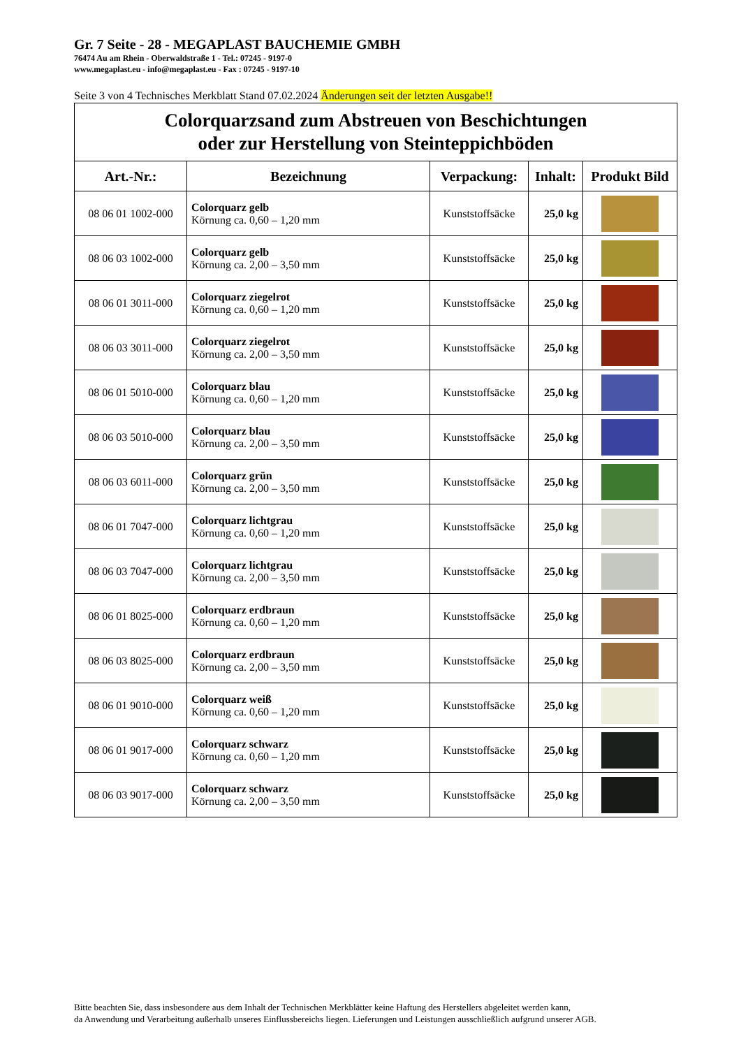Gr. 7 Seite - 28 - MEGAPLAST BAUCHEMIE GMBH
76474 Au am Rhein - Oberwaldstraße 1 - Tel.: 07245 - 9197-0
www.megaplast.eu - info@megaplast.eu - Fax : 07245 - 9197-10
Seite 3 von 4 Technisches Merkblatt Stand 07.02.2024 Änderungen seit der letzten Ausgabe!!
| Colorquarzsand zum Abstreuen von Beschichtungen oder zur Herstellung von Steinteppichböden | | | | |
| Art.-Nr.: | Bezeichnung | Verpackung: | Inhalt: | Produkt Bild |
| 08 06 01 1002-000 | Colorquarz gelb Körnung ca. 0,60 – 1,20 mm | Kunststoffsäcke | 25,0 kg | |
| 08 06 03 1002-000 | Colorquarz gelb Körnung ca. 2,00 – 3,50 mm | Kunststoffsäcke | 25,0 kg | |
| 08 06 01 3011-000 | Colorquarz ziegelrot Körnung ca. 0,60 – 1,20 mm | Kunststoffsäcke | 25,0 kg | |
| 08 06 03 3011-000 | Colorquarz ziegelrot Körnung ca. 2,00 – 3,50 mm | Kunststoffsäcke | 25,0 kg | |
| 08 06 01 5010-000 | Colorquarz blau Körnung ca. 0,60 – 1,20 mm | Kunststoffsäcke | 25,0 kg | |
| 08 06 03 5010-000 | Colorquarz blau Körnung ca. 2,00 – 3,50 mm | Kunststoffsäcke | 25,0 kg | |
| 08 06 03 6011-000 | Colorquarz grün Körnung ca. 2,00 – 3,50 mm | Kunststoffsäcke | 25,0 kg | |
| 08 06 01 7047-000 | Colorquarz lichtgrau Körnung ca. 0,60 – 1,20 mm | Kunststoffsäcke | 25,0 kg | |
| 08 06 03 7047-000 | Colorquarz lichtgrau Körnung ca. 2,00 – 3,50 mm | Kunststoffsäcke | 25,0 kg | |
| 08 06 01 8025-000 | Colorquarz erdbraun Körnung ca. 0,60 – 1,20 mm | Kunststoffsäcke | 25,0 kg | |
| 08 06 03 8025-000 | Colorquarz erdbraun Körnung ca. 2,00 – 3,50 mm | Kunststoffsäcke | 25,0 kg | |
| 08 06 01 9010-000 | Colorquarz weiß Körnung ca. 0,60 – 1,20 mm | Kunststoffsäcke | 25,0 kg | |
| 08 06 01 9017-000 | Colorquarz schwarz Körnung ca. 0,60 – 1,20 mm | Kunststoffsäcke | 25,0 kg | |
| 08 06 03 9017-000 | Colorquarz schwarz Körnung ca. 2,00 – 3,50 mm | Kunststoffsäcke | 25,0 kg | |
Bitte beachten Sie, dass insbesondere aus dem Inhalt der Technischen Merkblätter keine Haftung des Herstellers abgeleitet werden kann,
da Anwendung und Verarbeitung außerhalb unseres Einflussbereichs liegen. Lieferungen und Leistungen ausschließlich aufgrund unserer AGB.